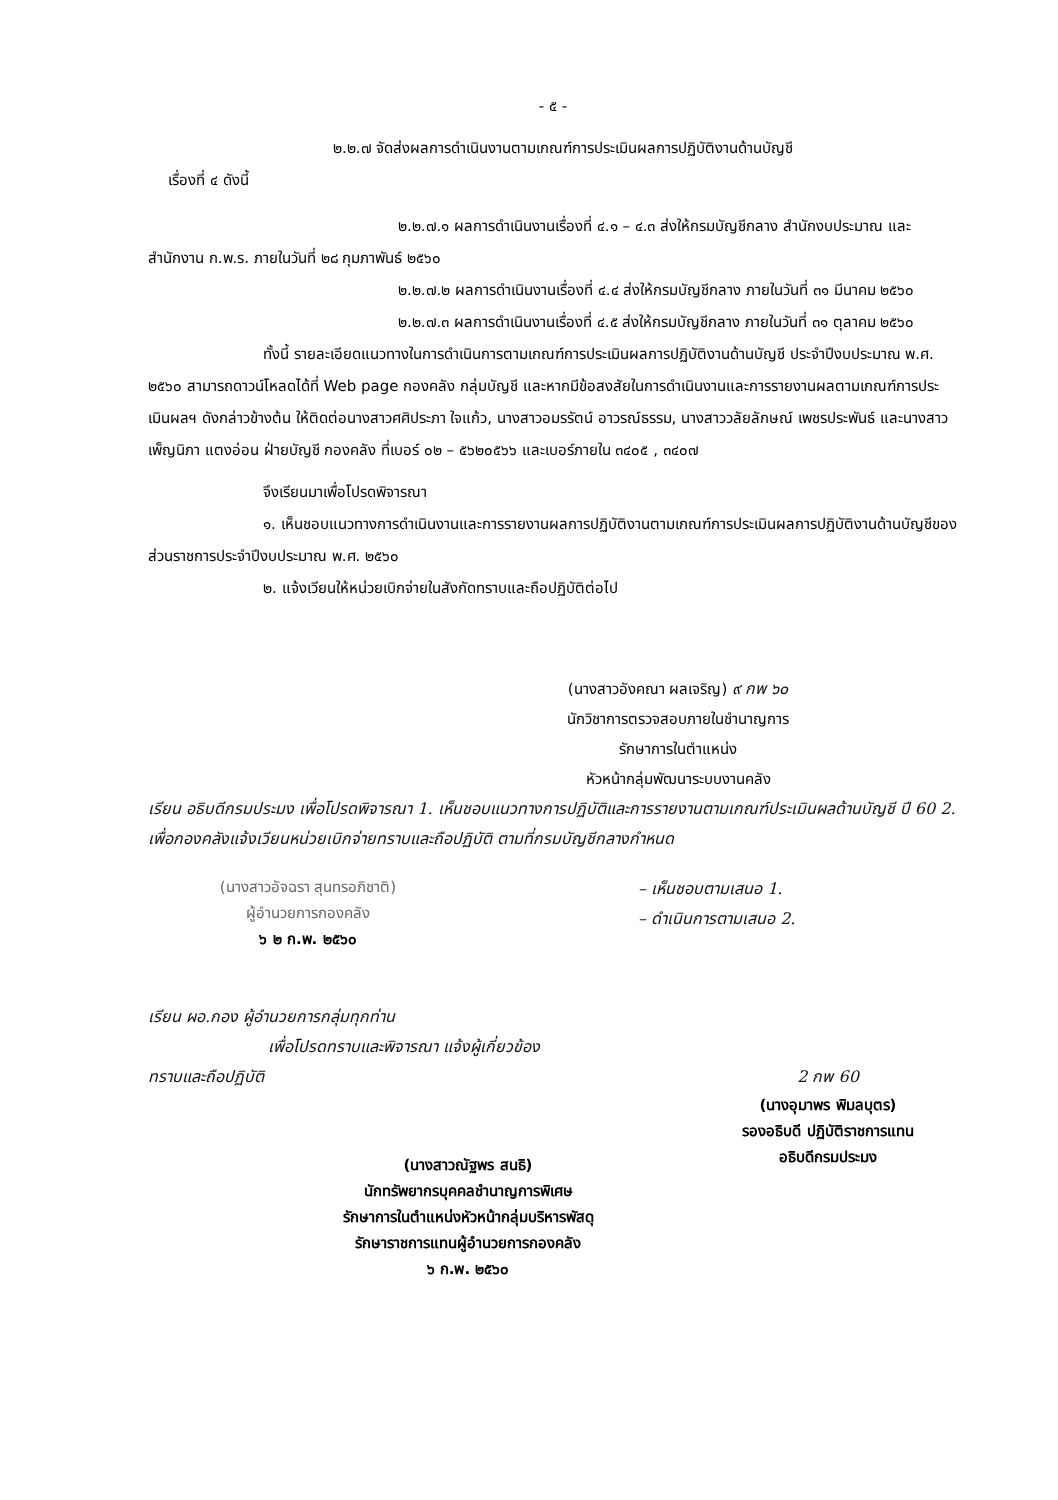- ๕ -
๒.๒.๗ จัดส่งผลการดำเนินงานตามเกณฑ์การประเมินผลการปฏิบัติงานด้านบัญชี
เรื่องที่ ๔ ดังนี้
๒.๒.๗.๑ ผลการดำเนินงานเรื่องที่ ๔.๑ – ๔.๓ ส่งให้กรมบัญชีกลาง สำนักงบประมาณ และสำนักงาน ก.พ.ร. ภายในวันที่ ๒๘ กุมภาพันธ์ ๒๕๖๐
๒.๒.๗.๒ ผลการดำเนินงานเรื่องที่ ๔.๔ ส่งให้กรมบัญชีกลาง ภายในวันที่ ๓๑ มีนาคม ๒๕๖๐
๒.๒.๗.๓ ผลการดำเนินงานเรื่องที่ ๔.๕ ส่งให้กรมบัญชีกลาง ภายในวันที่ ๓๑ ตุลาคม ๒๕๖๐
ทั้งนี้ รายละเอียดแนวทางในการดำเนินการตามเกณฑ์การประเมินผลการปฏิบัติงานด้านบัญชี ประจำปีงบประมาณ พ.ศ. ๒๕๖๐ สามารถดาวน์โหลดได้ที่ Web page กองคลัง กลุ่มบัญชี และหากมีข้อสงสัยในการดำเนินงานและการรายงานผลตามเกณฑ์การประเมินผลฯ ดังกล่าวข้างต้น ให้ติดต่อนางสาวศศิประภา ใจแก้ว, นางสาวอมรรัตน์ อาวรณ์ธรรม, นางสาววลัยลักษณ์ เพชรประพันธ์ และนางสาวเพ็ญนิภา แตงอ่อน ฝ่ายบัญชี กองคลัง ที่เบอร์ ๐๒ – ๕๖๒๐๕๖๖ และเบอร์ภายใน ๓๔๐๕ , ๓๔๐๗
จึงเรียนมาเพื่อโปรดพิจารณา
๑. เห็นชอบแนวทางการดำเนินงานและการรายงานผลการปฏิบัติงานตามเกณฑ์การประเมินผลการปฏิบัติงานด้านบัญชีของส่วนราชการประจำปีงบประมาณ พ.ศ. ๒๕๖๐
๒. แจ้งเวียนให้หน่วยเบิกจ่ายในสังกัดทราบและถือปฏิบัติต่อไป
(นางสาวอังคณา ผลเจริญ) ๙ กพ ๖๐
นักวิชาการตรวจสอบภายในชำนาญการ
รักษาการในตำแหน่ง
หัวหน้ากลุ่มพัฒนาระบบงานคลัง
เรียน อธิบดีกรมประมง เพื่อโปรดพิจารณา 1. เห็นชอบแนวทางการปฏิบัติและการรายงานตามเกณฑ์ประเมินผลด้านบัญชี ปี 60 2. เพื่อกองคลังแจ้งเวียนหน่วยเบิกจ่ายทราบและถือปฏิบัติ ตามที่กรมบัญชีกลางกำหนด
(นางสาวอัจฉรา สุนทรอภิชาติ)
ผู้อำนวยการกองคลัง
๖ ๒ ก.พ. ๒๕๖๐
– เห็นชอบตามเสนอ 1.
– ดำเนินการตามเสนอ 2.
เรียน ผอ.กอง ผู้อำนวยการกลุ่มทุกท่าน
เพื่อโปรดทราบและพิจารณา แจ้งผู้เกี่ยวข้อง
ทราบและถือปฏิบัติ
(นางสาวณัฐพร สนธิ)
นักทรัพยากรบุคคลชำนาญการพิเศษ
รักษาการในตำแหน่งหัวหน้ากลุ่มบริหารพัสดุ
รักษาราชการแทนผู้อำนวยการกองคลัง
๖ ก.พ. ๒๕๖๐
2 กพ 60
(นางอุมาพร พิมลบุตร)
รองอธิบดี ปฏิบัติราชการแทน
อธิบดีกรมประมง